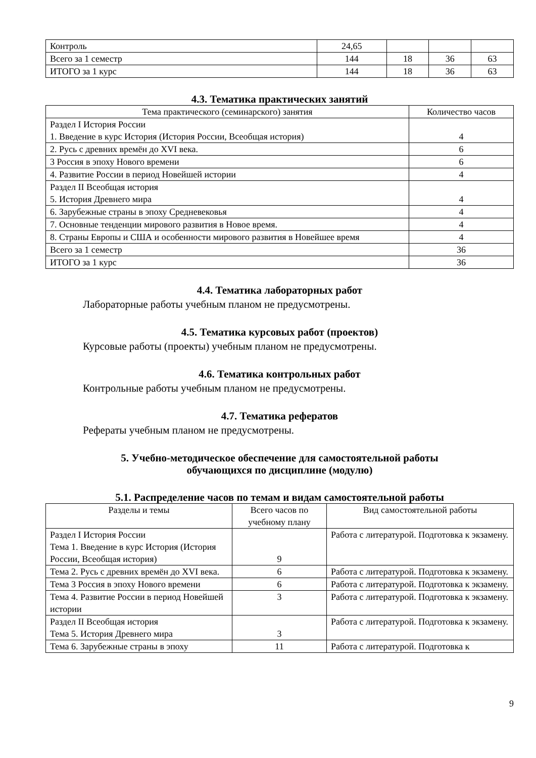| Контроль | 24,65 | | | |
| Всего за 1 семестр | 144 | 18 | 36 | 63 |
| ИТОГО за 1 курс | 144 | 18 | 36 | 63 |
4.3. Тематика практических занятий
| Тема практического (семинарского) занятия | Количество часов |
| --- | --- |
| Раздел I История России 1. Введение в курс История (История России, Всеобщая история) | 4 |
| 2. Русь с древних времён до XVI века. | 6 |
| 3 Россия в эпоху Нового времени | 6 |
| 4. Развитие России в период Новейшей истории | 4 |
| Раздел II Всеобщая история 5. История Древнего мира | 4 |
| 6. Зарубежные страны в эпоху Средневековья | 4 |
| 7. Основные тенденции мирового развития в Новое время. | 4 |
| 8. Страны Европы и США и особенности мирового развития в Новейшее время | 4 |
| Всего за 1 семестр | 36 |
| ИТОГО за 1 курс | 36 |
4.4. Тематика лабораторных работ
Лабораторные работы учебным планом не предусмотрены.
4.5. Тематика курсовых работ (проектов)
Курсовые работы (проекты) учебным планом не предусмотрены.
4.6. Тематика контрольных работ
Контрольные работы учебным планом не предусмотрены.
4.7. Тематика рефератов
Рефераты учебным планом не предусмотрены.
5. Учебно-методическое обеспечение для самостоятельной работы
обучающихся по дисциплине (модулю)
5.1. Распределение часов по темам и видам самостоятельной работы
| Разделы и темы | Всего часов по учебному плану | Вид самостоятельной работы |
| --- | --- | --- |
| Раздел I История России Тема 1. Введение в курс История (История России, Всеобщая история) | 9 | Работа с литературой. Подготовка к экзамену. |
| Тема 2. Русь с древних времён до XVI века. | 6 | Работа с литературой. Подготовка к экзамену. |
| Тема 3 Россия в эпоху Нового времени | 6 | Работа с литературой. Подготовка к экзамену. |
| Тема 4. Развитие России в период Новейшей истории | 3 | Работа с литературой. Подготовка к экзамену. |
| Раздел II Всеобщая история Тема 5. История Древнего мира | 3 | Работа с литературой. Подготовка к экзамену. |
| Тема 6. Зарубежные страны в эпоху | 11 | Работа с литературой. Подготовка к |
9